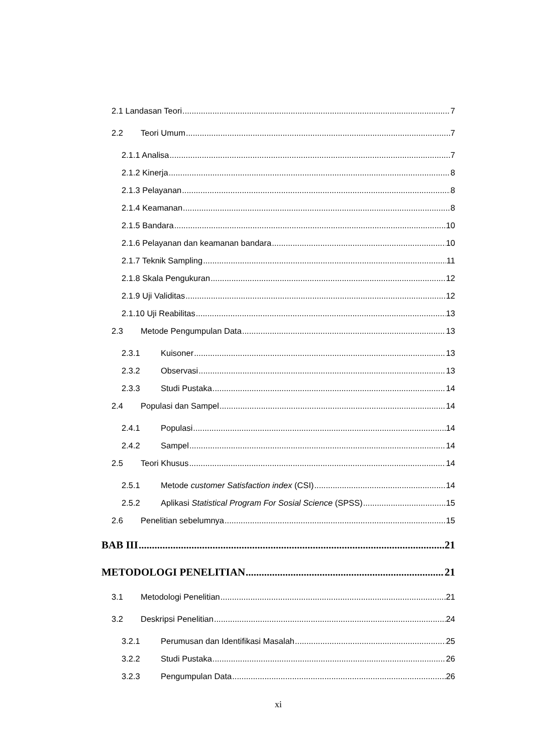2.1 Landasan Teori 7
2.2 Teori Umum 7
2.1.1 Analisa 7
2.1.2 Kinerja 8
2.1.3 Pelayanan 8
2.1.4 Keamanan 8
2.1.5 Bandara 10
2.1.6 Pelayanan dan keamanan bandara 10
2.1.7 Teknik Sampling 11
2.1.8 Skala Pengukuran 12
2.1.9 Uji Validitas 12
2.1.10 Uji Reabilitas 13
2.3 Metode Pengumpulan Data 13
2.3.1 Kuisoner 13
2.3.2 Observasi 13
2.3.3 Studi Pustaka 14
2.4 Populasi dan Sampel 14
2.4.1 Populasi 14
2.4.2 Sampel 14
2.5 Teori Khusus 14
2.5.1 Metode customer Satisfaction index (CSI) 14
2.5.2 Aplikasi Statistical Program For Sosial Science (SPSS) 15
2.6 Penelitian sebelumnya 15
BAB III 21
METODOLOGI PENELITIAN 21
3.1 Metodologi Penelitian 21
3.2 Deskripsi Penelitian 24
3.2.1 Perumusan dan Identifikasi Masalah 25
3.2.2 Studi Pustaka 26
3.2.3 Pengumpulan Data 26
xi